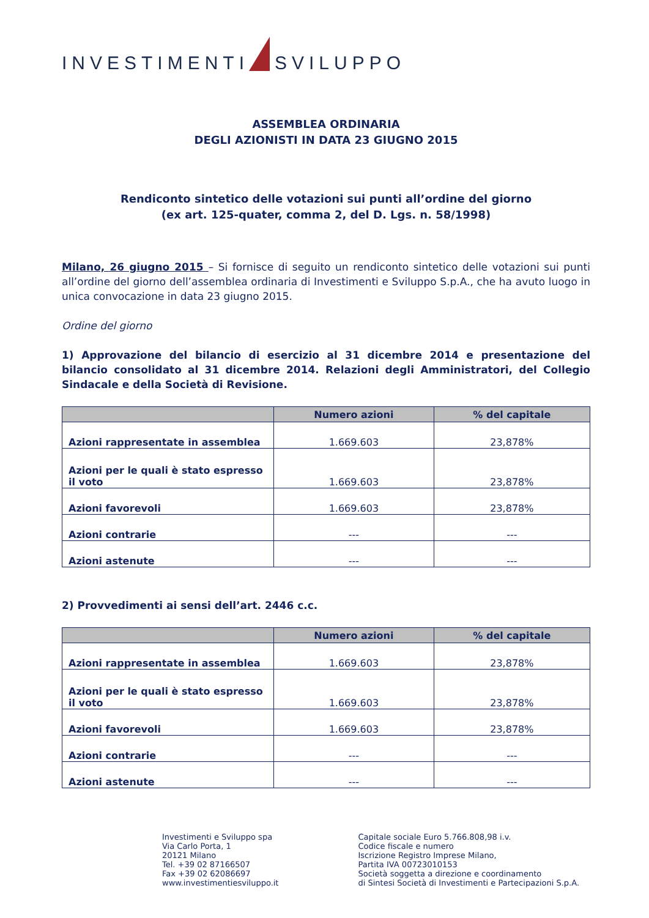INVESTIMENTI SVILUPPO
ASSEMBLEA ORDINARIA
DEGLI AZIONISTI IN DATA 23 GIUGNO 2015
Rendiconto sintetico delle votazioni sui punti all’ordine del giorno
(ex art. 125-quater, comma 2, del D. Lgs. n. 58/1998)
Milano, 26 giugno 2015 – Si fornisce di seguito un rendiconto sintetico delle votazioni sui punti all’ordine del giorno dell’assemblea ordinaria di Investimenti e Sviluppo S.p.A., che ha avuto luogo in unica convocazione in data 23 giugno 2015.
Ordine del giorno
1) Approvazione del bilancio di esercizio al 31 dicembre 2014 e presentazione del bilancio consolidato al 31 dicembre 2014. Relazioni degli Amministratori, del Collegio Sindacale e della Società di Revisione.
| | Numero azioni | % del capitale |
| --- | --- | --- |
| Azioni rappresentate in assemblea | 1.669.603 | 23,878% |
| Azioni per le quali è stato espresso il voto | 1.669.603 | 23,878% |
| Azioni favorevoli | 1.669.603 | 23,878% |
| Azioni contrarie | --- | --- |
| Azioni astenute | --- | --- |
2) Provvedimenti ai sensi dell’art. 2446 c.c.
| | Numero azioni | % del capitale |
| --- | --- | --- |
| Azioni rappresentate in assemblea | 1.669.603 | 23,878% |
| Azioni per le quali è stato espresso il voto | 1.669.603 | 23,878% |
| Azioni favorevoli | 1.669.603 | 23,878% |
| Azioni contrarie | --- | --- |
| Azioni astenute | --- | --- |
Investimenti e Sviluppo spa
Via Carlo Porta, 1
20121 Milano
Tel. +39 02 87166507
Fax +39 02 62086697
www.investimentiesviluppo.it
Capitale sociale Euro 5.766.808,98 i.v.
Codice fiscale e numero
Iscrizione Registro Imprese Milano,
Partita IVA 00723010153
Società soggetta a direzione e coordinamento
di Sintesi Società di Investimenti e Partecipazioni S.p.A.